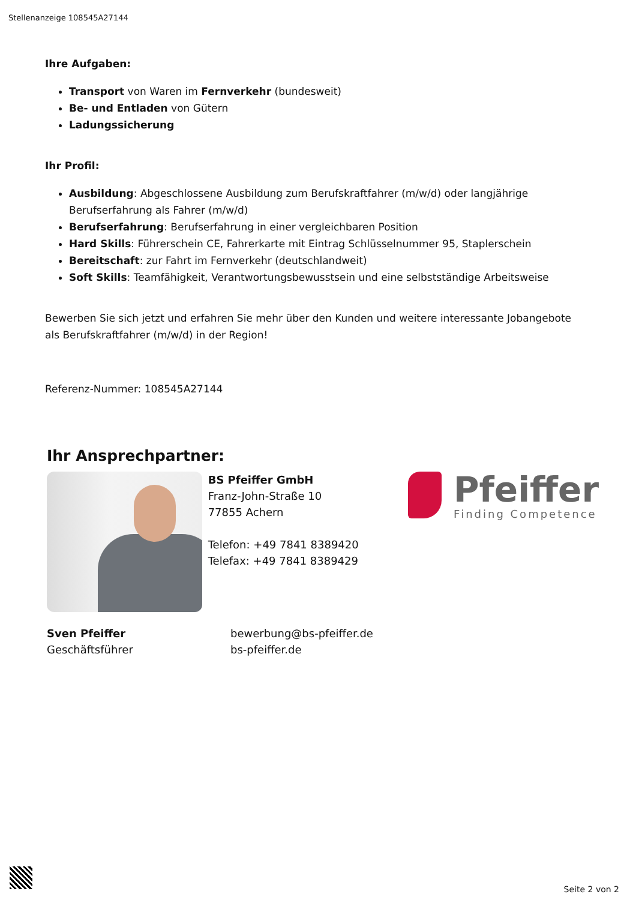Stellenanzeige 108545A27144
Ihre Aufgaben:
Transport von Waren im Fernverkehr (bundesweit)
Be- und Entladen von Gütern
Ladungssicherung
Ihr Profil:
Ausbildung: Abgeschlossene Ausbildung zum Berufskraftfahrer (m/w/d) oder langjährige Berufserfahrung als Fahrer (m/w/d)
Berufserfahrung: Berufserfahrung in einer vergleichbaren Position
Hard Skills: Führerschein CE, Fahrerkarte mit Eintrag Schlüsselnummer 95, Staplerschein
Bereitschaft: zur Fahrt im Fernverkehr (deutschlandweit)
Soft Skills: Teamfähigkeit, Verantwortungsbewusstsein und eine selbstständige Arbeitsweise
Bewerben Sie sich jetzt und erfahren Sie mehr über den Kunden und weitere interessante Jobangebote als Berufskraftfahrer (m/w/d) in der Region!
Referenz-Nummer: 108545A27144
Ihr Ansprechpartner:
BS Pfeiffer GmbH
Franz-John-Straße 10
77855 Achern
Telefon: +49 7841 8389420
Telefax: +49 7841 8389429
Pfeiffer
Finding Competence
Sven Pfeiffer
Geschäftsführer
bewerbung@bs-pfeiffer.de
bs-pfeiffer.de
Seite 2 von 2